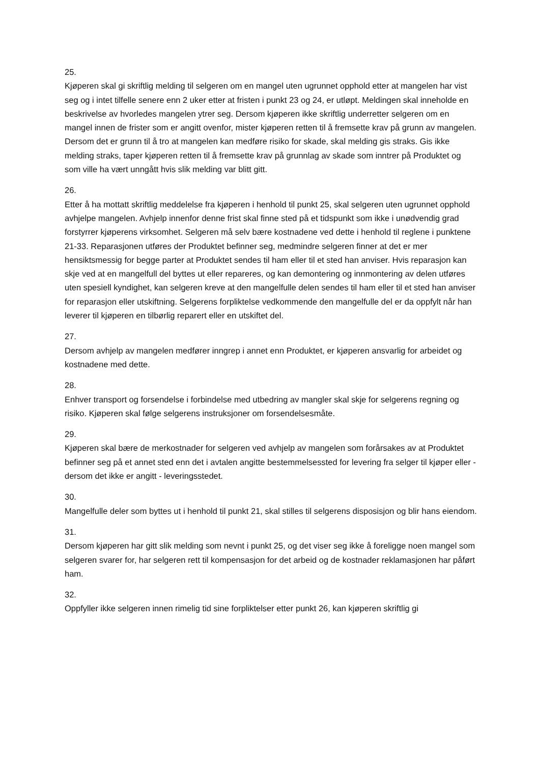25.
Kjøperen skal gi skriftlig melding til selgeren om en mangel uten ugrunnet opphold etter at mangelen har vist seg og i intet tilfelle senere enn 2 uker etter at fristen i punkt 23 og 24, er utløpt. Meldingen skal inneholde en beskrivelse av hvorledes mangelen ytrer seg. Dersom kjøperen ikke skriftlig underretter selgeren om en mangel innen de frister som er angitt ovenfor, mister kjøperen retten til å fremsette krav på grunn av mangelen. Dersom det er grunn til å tro at mangelen kan medføre risiko for skade, skal melding gis straks. Gis ikke melding straks, taper kjøperen retten til å fremsette krav på grunnlag av skade som inntrer på Produktet og som ville ha vært unngått hvis slik melding var blitt gitt.
26.
Etter å ha mottatt skriftlig meddelelse fra kjøperen i henhold til punkt 25, skal selgeren uten ugrunnet opphold avhjelpe mangelen. Avhjelp innenfor denne frist skal finne sted på et tidspunkt som ikke i unødvendig grad forstyrrer kjøperens virksomhet. Selgeren må selv bære kostnadene ved dette i henhold til reglene i punktene 21-33. Reparasjonen utføres der Produktet befinner seg, medmindre selgeren finner at det er mer hensiktsmessig for begge parter at Produktet sendes til ham eller til et sted han anviser. Hvis reparasjon kan skje ved at en mangelfull del byttes ut eller repareres, og kan demontering og innmontering av delen utføres uten spesiell kyndighet, kan selgeren kreve at den mangelfulle delen sendes til ham eller til et sted han anviser for reparasjon eller utskiftning. Selgerens forpliktelse vedkommende den mangelfulle del er da oppfylt når han leverer til kjøperen en tilbørlig reparert eller en utskiftet del.
27.
Dersom avhjelp av mangelen medfører inngrep i annet enn Produktet, er kjøperen ansvarlig for arbeidet og kostnadene med dette.
28.
Enhver transport og forsendelse i forbindelse med utbedring av mangler skal skje for selgerens regning og risiko. Kjøperen skal følge selgerens instruksjoner om forsendelsesmåte.
29.
Kjøperen skal bære de merkostnader for selgeren ved avhjelp av mangelen som forårsakes av at Produktet befinner seg på et annet sted enn det i avtalen angitte bestemmelsessted for levering fra selger til kjøper eller - dersom det ikke er angitt - leveringsstedet.
30.
Mangelfulle deler som byttes ut i henhold til punkt 21, skal stilles til selgerens disposisjon og blir hans eiendom.
31.
Dersom kjøperen har gitt slik melding som nevnt i punkt 25, og det viser seg ikke å foreligge noen mangel som selgeren svarer for, har selgeren rett til kompensasjon for det arbeid og de kostnader reklamasjonen har påført ham.
32.
Oppfyller ikke selgeren innen rimelig tid sine forpliktelser etter punkt 26, kan kjøperen skriftlig gi